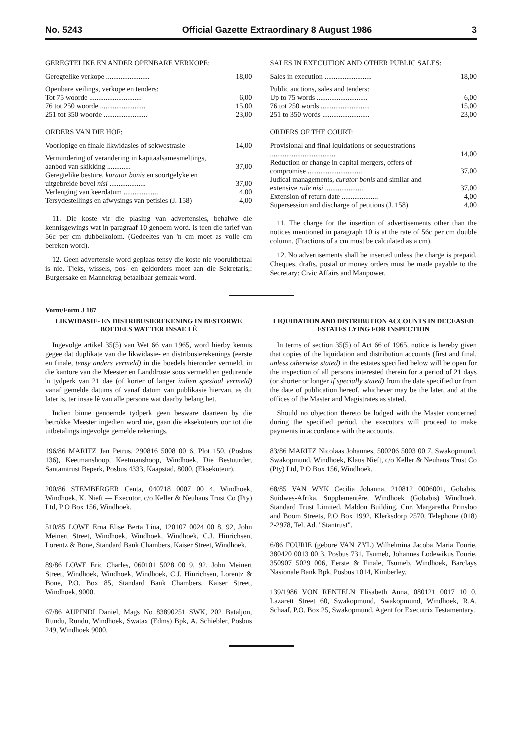No. 5243 Official Gazette Extraordinary 8 August 1986 3
GEREGTELIKE EN ANDER OPENBARE VERKOPE:
| Geregtelike verkope ........................ | 18,00 |
| Openbare veilings, verkope en tenders: | |
| Tot 75 woorde ............................. | 6,00 |
| 76 tot 250 woorde ......................... | 15,00 |
| 251 tot 350 woorde ........................ | 23,00 |
ORDERS VAN DIE HOF:
| Voorlopige en finale likwidasies of sekwestrasie | 14,00 |
| Vermindering of verandering in kapitaalsamesmeltings, aanbod van skikking ............. | 37,00 |
| Geregtelike besture, kurator bonis en soortgelyke en uitgebreide bevel nisi .................... | 37,00 |
| Verlenging van keerdatum ................... | 4,00 |
| Tersydestellings en afwysings van petisies (J. 158) | 4,00 |
11. Die koste vir die plasing van advertensies, behalwe die kennisgewings wat in paragraaf 10 genoem word. is teen die tarief van 56c per cm dubbelkolom. (Gedeeltes van 'n cm moet as volle cm bereken word).
12. Geen advertensie word geplaas tensy die koste nie vooruitbetaal is nie. Tjeks, wissels, pos- en geldorders moet aan die Sekretaris,: Burgersake en Mannekrag betaalbaar gemaak word.
SALES IN EXECUTION AND OTHER PUBLIC SALES:
| Sales in execution .......................... | 18,00 |
| Public auctions, sales and tenders: | |
| Up to 75 words ............................ | 6,00 |
| 76 tot 250 words ........................... | 15,00 |
| 251 to 350 words .......................... | 23,00 |
ORDERS OF THE COURT:
| Provisional and final lquidations or sequestrations .................................... | 14,00 |
| Reduction or change in capital mergers, offers of compromise .............................. | 37,00 |
| Judical managements, curator bonis and similar and extensive rule nisi ..................... | 37,00 |
| Extension of return date .................... | 4,00 |
| Supersession and discharge of petitions (J. 158) | 4,00 |
11. The charge for the insertion of advertisements other than the notices mentioned in paragraph 10 is at the rate of 56c per cm double column. (Fractions of a cm must be calculated as a cm).
12. No advertisements shall be inserted unless the charge is prepaid. Cheques, drafts, postal or money orders must be made payable to the Secretary: Civic Affairs and Manpower.
Vorm/Form J 187
LIKWIDASIE- EN DISTRIBUSIEREKENING IN BESTORWE BOEDELS WAT TER INSAE LÊ
Ingevolge artikel 35(5) van Wet 66 van 1965, word hierby kennis gegee dat duplikate van die likwidasie- en distribusierekenings (eerste en finale, tensy anders vermeld) in die boedels hieronder vermeld, in die kantore van die Meester en Landdroste soos vermeld en gedurende 'n tydperk van 21 dae (of korter of langer indien spesiaal vermeld) vanaf gemelde datums of vanaf datum van publikasie hiervan, as dit later is, ter insae lê van alle persone wat daarby belang het.
Indien binne genoemde tydperk geen besware daarteen by die betrokke Meester ingedien word nie, gaan die eksekuteurs oor tot die uitbetalings ingevolge gemelde rekenings.
196/86 MARITZ Jan Petrus, 290816 5008 00 6, Plot 150, (Posbus 136), Keetmanshoop, Keetmanshoop, Windhoek, Die Bestuurder, Santamtrust Beperk, Posbus 4333, Kaapstad, 8000, (Eksekuteur).
200/86 STEMBERGER Centa, 040718 0007 00 4, Windhoek, Windhoek, K. Nieft — Executor, c/o Keller & Neuhaus Trust Co (Pty) Ltd, P O Box 156, Windhoek.
510/85 LOWE Erna Elise Berta Lina, 120107 0024 00 8, 92, John Meinert Street, Windhoek, Windhoek, Windhoek, C.J. Hinrichsen, Lorentz & Bone, Standard Bank Chambers, Kaiser Street, Windhoek.
89/86 LOWE Eric Charles, 060101 5028 00 9, 92, John Meinert Street, Windhoek, Windhoek, Windhoek, C.J. Hinrichsen, Lorentz & Bone, P.O. Box 85, Standard Bank Chambers, Kaiser Street, Windhoek, 9000.
67/86 AUPINDI Daniel, Mags No 83890251 SWK, 202 Bataljon, Rundu, Rundu, Windhoek, Swatax (Edms) Bpk, A. Schiebler, Posbus 249, Windhoek 9000.
LIQUIDATION AND DISTRIBUTION ACCOUNTS IN DECEASED ESTATES LYING FOR INSPECTION
In terms of section 35(5) of Act 66 of 1965, notice is hereby given that copies of the liquidation and distribution accounts (first and final, unless otherwise stated) in the estates specified below will be open for the inspection of all persons interested therein for a period of 21 days (or shorter or longer if specially stated) from the date specified or from the date of publication hereof, whichever may be the later, and at the offices of the Master and Magistrates as stated.
Should no objection thereto be lodged with the Master concerned during the specified period, the executors will proceed to make payments in accordance with the accounts.
83/86 MARITZ Nicolaas Johannes, 500206 5003 00 7, Swakopmund, Swakopmund, Windhoek, Klaus Nieft, c/o Keller & Neuhaus Trust Co (Pty) Ltd, P O Box 156, Windhoek.
68/85 VAN WYK Cecilia Johanna, 210812 0006001, Gobabis, Suidwes-Afrika, Supplementêre, Windhoek (Gobabis) Windhoek, Standard Trust Limited, Maldon Building, Cnr. Margaretha Prinsloo and Boom Streets, P.O Box 1992, Klerksdorp 2570, Telephone (018) 2-2978, Tel. Ad. "Stantrust".
6/86 FOURIE (gebore VAN ZYL) Wilhelmina Jacoba Maria Fourie, 380420 0013 00 3, Posbus 731, Tsumeb, Johannes Lodewikus Fourie, 350907 5029 006, Eerste & Finale, Tsumeb, Windhoek, Barclays Nasionale Bank Bpk, Posbus 1014, Kimberley.
139/1986 VON RENTELN Elisabeth Anna, 080121 0017 10 0, Lazarett Street 60, Swakopmund, Swakopmund, Windhoek, R.A. Schaaf, P.O. Box 25, Swakopmund, Agent for Executrix Testamentary.